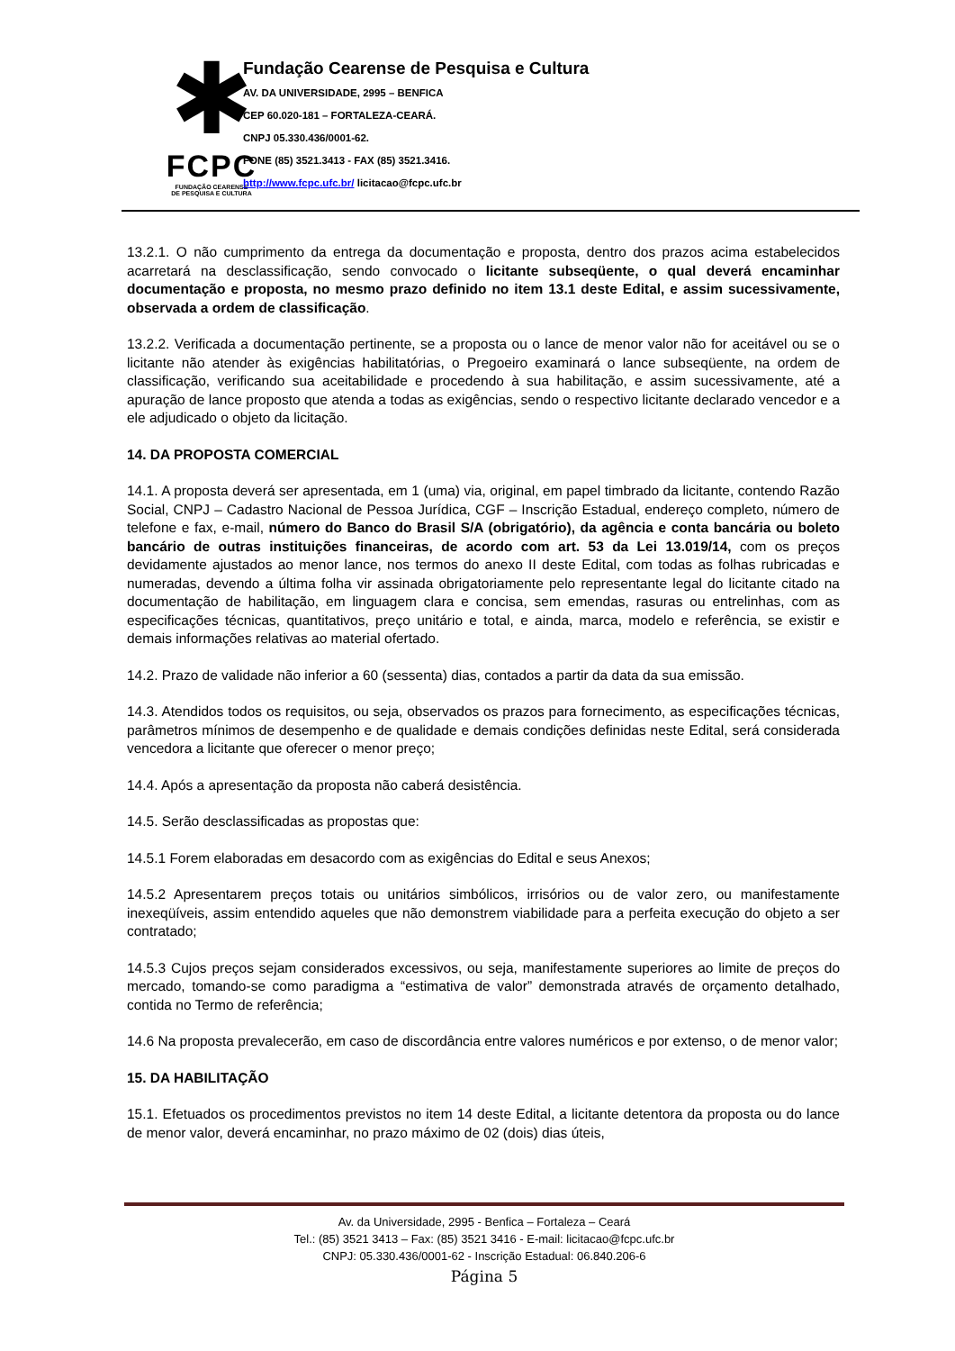✱
FCPC
FUNDAÇÃO CEARENSE
DE PESQUISA E CULTURA
Fundação Cearense de Pesquisa e Cultura
AV. DA UNIVERSIDADE, 2995 – BENFICA
CEP 60.020-181 – FORTALEZA-CEARÁ.
CNPJ 05.330.436/0001-62.
FONE (85) 3521.3413 - FAX (85) 3521.3416.
http://www.fcpc.ufc.br/ licitacao@fcpc.ufc.br
13.2.1. O não cumprimento da entrega da documentação e proposta, dentro dos prazos acima estabelecidos acarretará na desclassificação, sendo convocado o licitante subseqüente, o qual deverá encaminhar documentação e proposta, no mesmo prazo definido no item 13.1 deste Edital, e assim sucessivamente, observada a ordem de classificação.
13.2.2. Verificada a documentação pertinente, se a proposta ou o lance de menor valor não for aceitável ou se o licitante não atender às exigências habilitatórias, o Pregoeiro examinará o lance subseqüente, na ordem de classificação, verificando sua aceitabilidade e procedendo à sua habilitação, e assim sucessivamente, até a apuração de lance proposto que atenda a todas as exigências, sendo o respectivo licitante declarado vencedor e a ele adjudicado o objeto da licitação.
14. DA PROPOSTA COMERCIAL
14.1. A proposta deverá ser apresentada, em 1 (uma) via, original, em papel timbrado da licitante, contendo Razão Social, CNPJ – Cadastro Nacional de Pessoa Jurídica, CGF – Inscrição Estadual, endereço completo, número de telefone e fax, e-mail, número do Banco do Brasil S/A (obrigatório), da agência e conta bancária ou boleto bancário de outras instituições financeiras, de acordo com art. 53 da Lei 13.019/14, com os preços devidamente ajustados ao menor lance, nos termos do anexo II deste Edital, com todas as folhas rubricadas e numeradas, devendo a última folha vir assinada obrigatoriamente pelo representante legal do licitante citado na documentação de habilitação, em linguagem clara e concisa, sem emendas, rasuras ou entrelinhas, com as especificações técnicas, quantitativos, preço unitário e total, e ainda, marca, modelo e referência, se existir e demais informações relativas ao material ofertado.
14.2. Prazo de validade não inferior a 60 (sessenta) dias, contados a partir da data da sua emissão.
14.3. Atendidos todos os requisitos, ou seja, observados os prazos para fornecimento, as especificações técnicas, parâmetros mínimos de desempenho e de qualidade e demais condições definidas neste Edital, será considerada vencedora a licitante que oferecer o menor preço;
14.4. Após a apresentação da proposta não caberá desistência.
14.5. Serão desclassificadas as propostas que:
14.5.1 Forem elaboradas em desacordo com as exigências do Edital e seus Anexos;
14.5.2 Apresentarem preços totais ou unitários simbólicos, irrisórios ou de valor zero, ou manifestamente inexeqüíveis, assim entendido aqueles que não demonstrem viabilidade para a perfeita execução do objeto a ser contratado;
14.5.3 Cujos preços sejam considerados excessivos, ou seja, manifestamente superiores ao limite de preços do mercado, tomando-se como paradigma a “estimativa de valor” demonstrada através de orçamento detalhado, contida no Termo de referência;
14.6 Na proposta prevalecerão, em caso de discordância entre valores numéricos e por extenso, o de menor valor;
15. DA HABILITAÇÃO
15.1. Efetuados os procedimentos previstos no item 14 deste Edital, a licitante detentora da proposta ou do lance de menor valor, deverá encaminhar, no prazo máximo de 02 (dois) dias úteis,
Av. da Universidade, 2995 - Benfica – Fortaleza – Ceará
Tel.: (85) 3521 3413 – Fax: (85) 3521 3416 - E-mail: licitacao@fcpc.ufc.br
CNPJ: 05.330.436/0001-62 - Inscrição Estadual: 06.840.206-6
Página 5